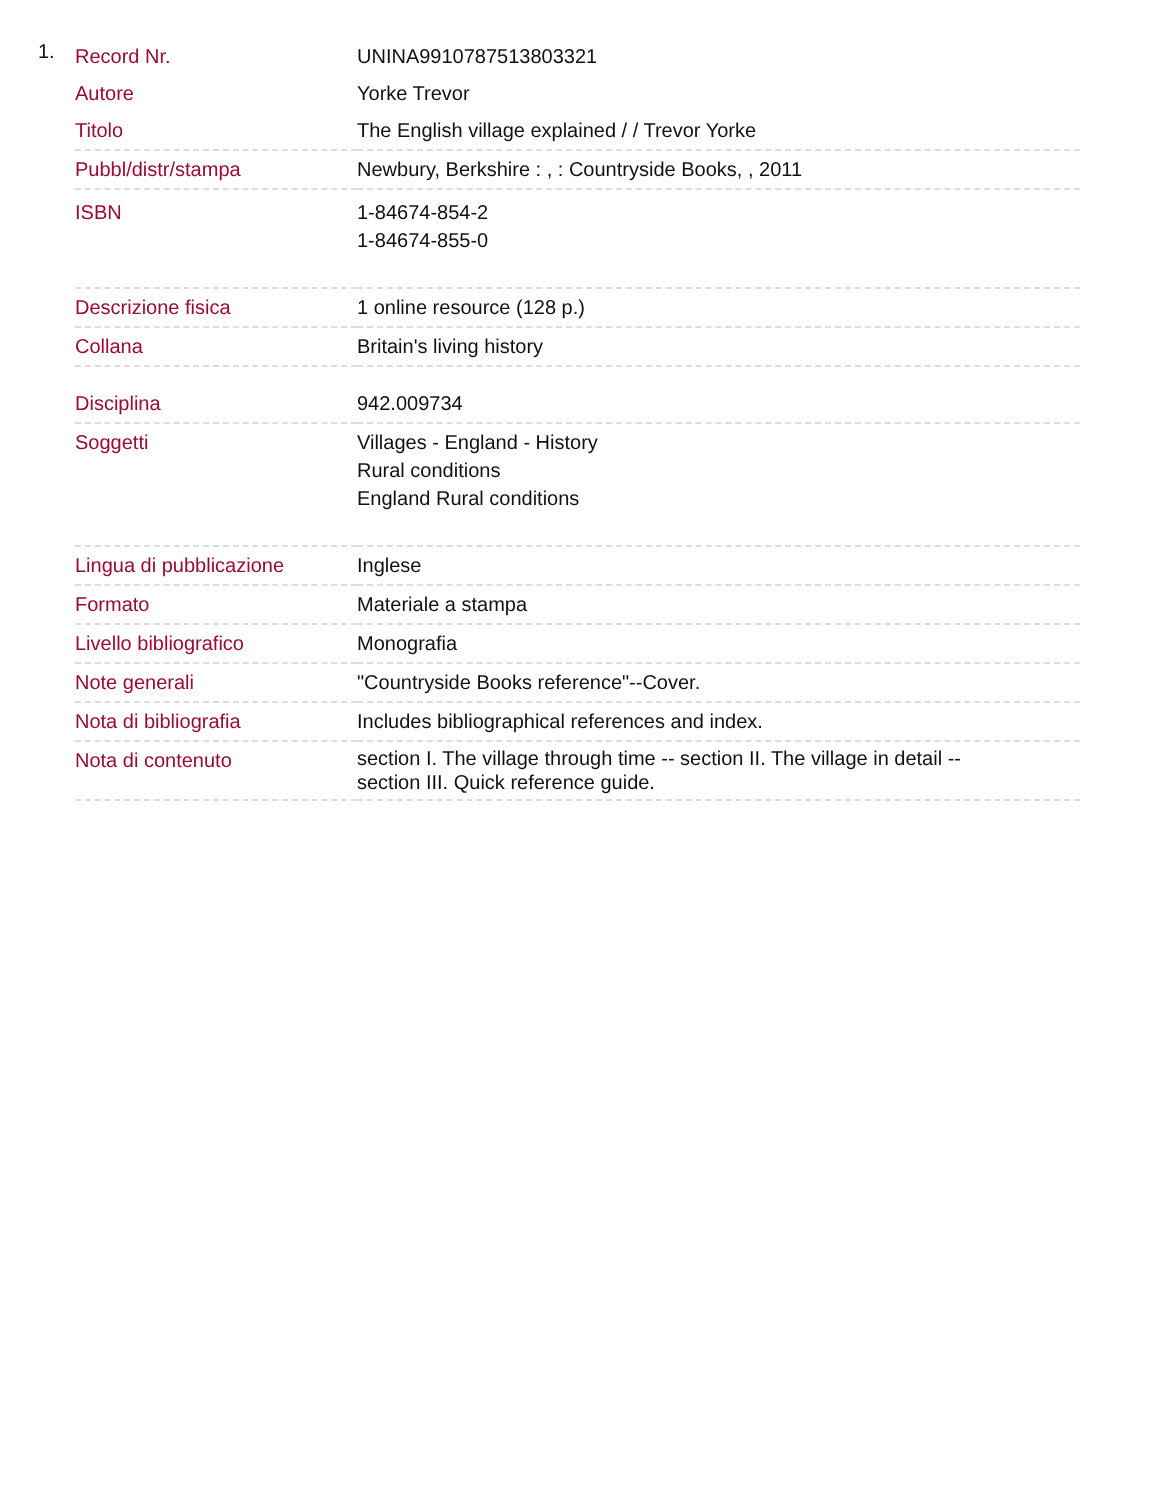1.
| Record Nr. | UNINA9910787513803321 |
| Autore | Yorke Trevor |
| Titolo | The English village explained / / Trevor Yorke |
| Pubbl/distr/stampa | Newbury, Berkshire : , : Countryside Books, , 2011 |
| ISBN | 1-84674-854-2 1-84674-855-0 |
| Descrizione fisica | 1 online resource (128 p.) |
| Collana | Britain's living history |
| Disciplina | 942.009734 |
| Soggetti | Villages - England - History Rural conditions England Rural conditions |
| Lingua di pubblicazione | Inglese |
| Formato | Materiale a stampa |
| Livello bibliografico | Monografia |
| Note generali | "Countryside Books reference"--Cover. |
| Nota di bibliografia | Includes bibliographical references and index. |
| Nota di contenuto | section I. The village through time -- section II. The village in detail -- section III. Quick reference guide. |